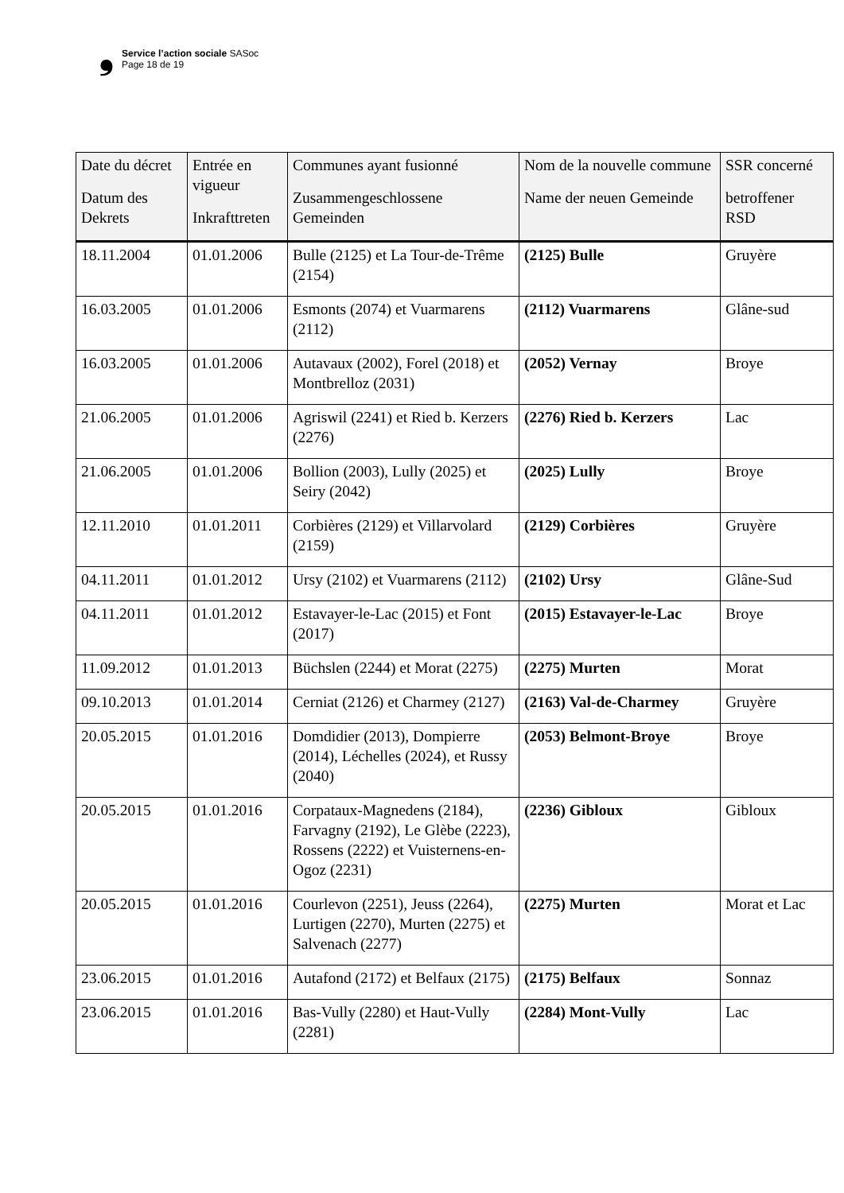❟
Service l’action sociale SASoc
Page 18 de 19
| Date du décret Datum des Dekrets | Entrée en vigueur Inkrafttreten | Communes ayant fusionné Zusammengeschlossene Gemeinden | Nom de la nouvelle commune Name der neuen Gemeinde | SSR concerné betroffener RSD |
| --- | --- | --- | --- | --- |
| 18.11.2004 | 01.01.2006 | Bulle (2125) et La Tour-de-Trême (2154) | (2125) Bulle | Gruyère |
| 16.03.2005 | 01.01.2006 | Esmonts (2074) et Vuarmarens (2112) | (2112) Vuarmarens | Glâne-sud |
| 16.03.2005 | 01.01.2006 | Autavaux (2002), Forel (2018) et Montbrelloz (2031) | (2052) Vernay | Broye |
| 21.06.2005 | 01.01.2006 | Agriswil (2241) et Ried b. Kerzers (2276) | (2276) Ried b. Kerzers | Lac |
| 21.06.2005 | 01.01.2006 | Bollion (2003), Lully (2025) et Seiry (2042) | (2025) Lully | Broye |
| 12.11.2010 | 01.01.2011 | Corbières (2129) et Villarvolard (2159) | (2129) Corbières | Gruyère |
| 04.11.2011 | 01.01.2012 | Ursy (2102) et Vuarmarens (2112) | (2102) Ursy | Glâne-Sud |
| 04.11.2011 | 01.01.2012 | Estavayer-le-Lac (2015) et Font (2017) | (2015) Estavayer-le-Lac | Broye |
| 11.09.2012 | 01.01.2013 | Büchslen (2244) et Morat (2275) | (2275) Murten | Morat |
| 09.10.2013 | 01.01.2014 | Cerniat (2126) et Charmey (2127) | (2163) Val-de-Charmey | Gruyère |
| 20.05.2015 | 01.01.2016 | Domdidier (2013), Dompierre (2014), Léchelles (2024), et Russy (2040) | (2053) Belmont-Broye | Broye |
| 20.05.2015 | 01.01.2016 | Corpataux-Magnedens (2184), Farvagny (2192), Le Glèbe (2223), Rossens (2222) et Vuisternens-en-Ogoz (2231) | (2236) Gibloux | Gibloux |
| 20.05.2015 | 01.01.2016 | Courlevon (2251), Jeuss (2264), Lurtigen (2270), Murten (2275) et Salvenach (2277) | (2275) Murten | Morat et Lac |
| 23.06.2015 | 01.01.2016 | Autafond (2172) et Belfaux (2175) | (2175) Belfaux | Sonnaz |
| 23.06.2015 | 01.01.2016 | Bas-Vully (2280) et Haut-Vully (2281) | (2284) Mont-Vully | Lac |